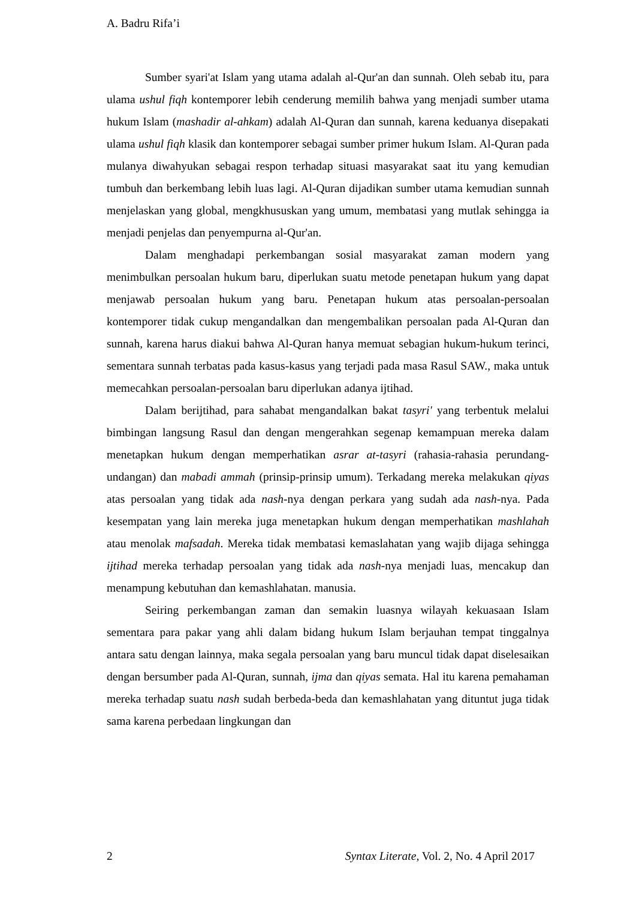A. Badru Rifa’i
Sumber syari'at Islam yang utama adalah al-Qur'an dan sunnah. Oleh sebab itu, para ulama ushul fiqh kontemporer lebih cenderung memilih bahwa yang menjadi sumber utama hukum Islam (mashadir al-ahkam) adalah Al-Quran dan sunnah, karena keduanya disepakati ulama ushul fiqh klasik dan kontemporer sebagai sumber primer hukum Islam. Al-Quran pada mulanya diwahyukan sebagai respon terhadap situasi masyarakat saat itu yang kemudian tumbuh dan berkembang lebih luas lagi. Al-Quran dijadikan sumber utama kemudian sunnah menjelaskan yang global, mengkhususkan yang umum, membatasi yang mutlak sehingga ia menjadi penjelas dan penyempurna al-Qur'an.
Dalam menghadapi perkembangan sosial masyarakat zaman modern yang menimbulkan persoalan hukum baru, diperlukan suatu metode penetapan hukum yang dapat menjawab persoalan hukum yang baru. Penetapan hukum atas persoalan-persoalan kontemporer tidak cukup mengandalkan dan mengembalikan persoalan pada Al-Quran dan sunnah, karena harus diakui bahwa Al-Quran hanya memuat sebagian hukum-hukum terinci, sementara sunnah terbatas pada kasus-kasus yang terjadi pada masa Rasul SAW., maka untuk memecahkan persoalan-persoalan baru diperlukan adanya ijtihad.
Dalam berijtihad, para sahabat mengandalkan bakat tasyri' yang terbentuk melalui bimbingan langsung Rasul dan dengan mengerahkan segenap kemampuan mereka dalam menetapkan hukum dengan memperhatikan asrar at-tasyri (rahasia-rahasia perundang-undangan) dan mabadi ammah (prinsip-prinsip umum). Terkadang mereka melakukan qiyas atas persoalan yang tidak ada nash-nya dengan perkara yang sudah ada nash-nya. Pada kesempatan yang lain mereka juga menetapkan hukum dengan memperhatikan mashlahah atau menolak mafsadah. Mereka tidak membatasi kemaslahatan yang wajib dijaga sehingga ijtihad mereka terhadap persoalan yang tidak ada nash-nya menjadi luas, mencakup dan menampung kebutuhan dan kemashlahatan. manusia.
Seiring perkembangan zaman dan semakin luasnya wilayah kekuasaan Islam sementara para pakar yang ahli dalam bidang hukum Islam berjauhan tempat tinggalnya antara satu dengan lainnya, maka segala persoalan yang baru muncul tidak dapat diselesaikan dengan bersumber pada Al-Quran, sunnah, ijma dan qiyas semata. Hal itu karena pemahaman mereka terhadap suatu nash sudah berbeda-beda dan kemashlahatan yang dituntut juga tidak sama karena perbedaan lingkungan dan
2 Syntax Literate, Vol. 2, No. 4 April 2017